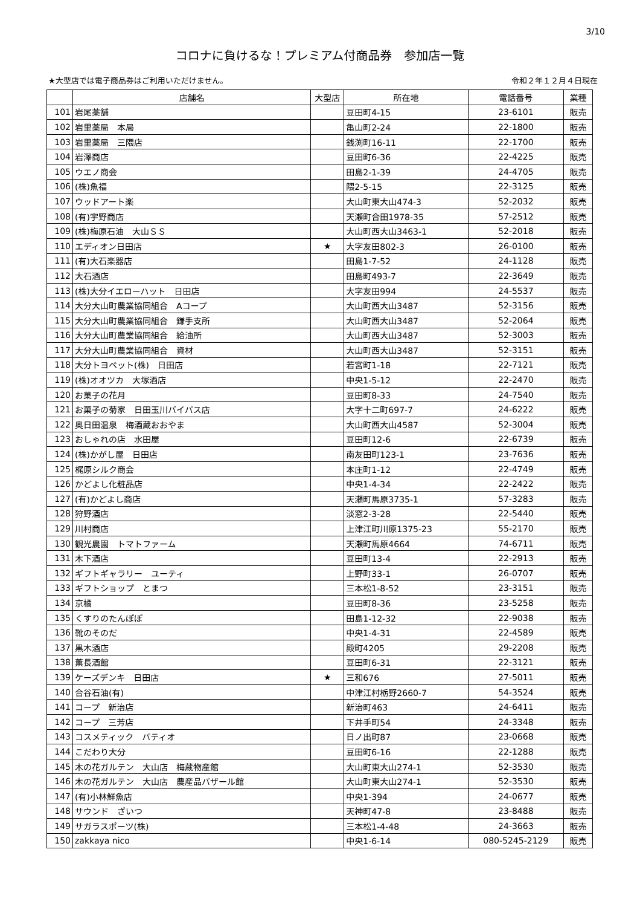3/10
コロナに負けるな！プレミアム付商品券　参加店一覧
★大型店では電子商品券はご利用いただけません。 令和２年１２月４日現在
| | 店舗名 | 大型店 | 所在地 | 電話番号 | 業種 |
| --- | --- | --- | --- | --- | --- |
| 101 | 岩尾薬舗 | | 豆田町4-15 | 23-6101 | 販売 |
| 102 | 岩里薬局 本局 | | 亀山町2-24 | 22-1800 | 販売 |
| 103 | 岩里薬局 三隈店 | | 銭渕町16-11 | 22-1700 | 販売 |
| 104 | 岩澤商店 | | 豆田町6-36 | 22-4225 | 販売 |
| 105 | ウエノ商会 | | 田島2-1-39 | 24-4705 | 販売 |
| 106 | (株)魚福 | | 隈2-5-15 | 22-3125 | 販売 |
| 107 | ウッドアート楽 | | 大山町東大山474-3 | 52-2032 | 販売 |
| 108 | (有)宇野商店 | | 天瀬町合田1978-35 | 57-2512 | 販売 |
| 109 | (株)梅原石油 大山ＳＳ | | 大山町西大山3463-1 | 52-2018 | 販売 |
| 110 | エディオン日田店 | ★ | 大字友田802-3 | 26-0100 | 販売 |
| 111 | (有)大石楽器店 | | 田島1-7-52 | 24-1128 | 販売 |
| 112 | 大石酒店 | | 田島町493-7 | 22-3649 | 販売 |
| 113 | (株)大分イエローハット 日田店 | | 大字友田994 | 24-5537 | 販売 |
| 114 | 大分大山町農業協同組合 Aコープ | | 大山町西大山3487 | 52-3156 | 販売 |
| 115 | 大分大山町農業協同組合 鎌手支所 | | 大山町西大山3487 | 52-2064 | 販売 |
| 116 | 大分大山町農業協同組合 給油所 | | 大山町西大山3487 | 52-3003 | 販売 |
| 117 | 大分大山町農業協同組合 資材 | | 大山町西大山3487 | 52-3151 | 販売 |
| 118 | 大分トヨペット(株) 日田店 | | 若宮町1-18 | 22-7121 | 販売 |
| 119 | (株)オオツカ 大塚酒店 | | 中央1-5-12 | 22-2470 | 販売 |
| 120 | お菓子の花月 | | 豆田町8-33 | 24-7540 | 販売 |
| 121 | お菓子の菊家 日田玉川バイパス店 | | 大字十二町697-7 | 24-6222 | 販売 |
| 122 | 奥日田温泉 梅酒蔵おおやま | | 大山町西大山4587 | 52-3004 | 販売 |
| 123 | おしゃれの店 水田屋 | | 豆田町12-6 | 22-6739 | 販売 |
| 124 | (株)かがし屋 日田店 | | 南友田町123-1 | 23-7636 | 販売 |
| 125 | 梶原シルク商会 | | 本庄町1-12 | 22-4749 | 販売 |
| 126 | かどよし化粧品店 | | 中央1-4-34 | 22-2422 | 販売 |
| 127 | (有)かどよし商店 | | 天瀬町馬原3735-1 | 57-3283 | 販売 |
| 128 | 狩野酒店 | | 淡窓2-3-28 | 22-5440 | 販売 |
| 129 | 川村商店 | | 上津江町川原1375-23 | 55-2170 | 販売 |
| 130 | 観光農園 トマトファーム | | 天瀬町馬原4664 | 74-6711 | 販売 |
| 131 | 木下酒店 | | 豆田町13-4 | 22-2913 | 販売 |
| 132 | ギフトギャラリー ユーティ | | 上野町33-1 | 26-0707 | 販売 |
| 133 | ギフトショップ とまつ | | 三本松1-8-52 | 23-3151 | 販売 |
| 134 | 京橘 | | 豆田町8-36 | 23-5258 | 販売 |
| 135 | くすりのたんぽぽ | | 田島1-12-32 | 22-9038 | 販売 |
| 136 | 靴のそのだ | | 中央1-4-31 | 22-4589 | 販売 |
| 137 | 黒木酒店 | | 殿町4205 | 29-2208 | 販売 |
| 138 | 薫長酒館 | | 豆田町6-31 | 22-3121 | 販売 |
| 139 | ケーズデンキ 日田店 | ★ | 三和676 | 27-5011 | 販売 |
| 140 | 合谷石油(有) | | 中津江村栃野2660-7 | 54-3524 | 販売 |
| 141 | コープ 新治店 | | 新治町463 | 24-6411 | 販売 |
| 142 | コープ 三芳店 | | 下井手町54 | 24-3348 | 販売 |
| 143 | コスメティック パティオ | | 日ノ出町87 | 23-0668 | 販売 |
| 144 | こだわり大分 | | 豆田町6-16 | 22-1288 | 販売 |
| 145 | 木の花ガルテン 大山店 梅蔵物産館 | | 大山町東大山274-1 | 52-3530 | 販売 |
| 146 | 木の花ガルテン 大山店 農産品バザール館 | | 大山町東大山274-1 | 52-3530 | 販売 |
| 147 | (有)小林鮮魚店 | | 中央1-394 | 24-0677 | 販売 |
| 148 | サウンド ざいつ | | 天神町47-8 | 23-8488 | 販売 |
| 149 | サガラスポーツ(株) | | 三本松1-4-48 | 24-3663 | 販売 |
| 150 | zakkaya nico | | 中央1-6-14 | 080-5245-2129 | 販売 |